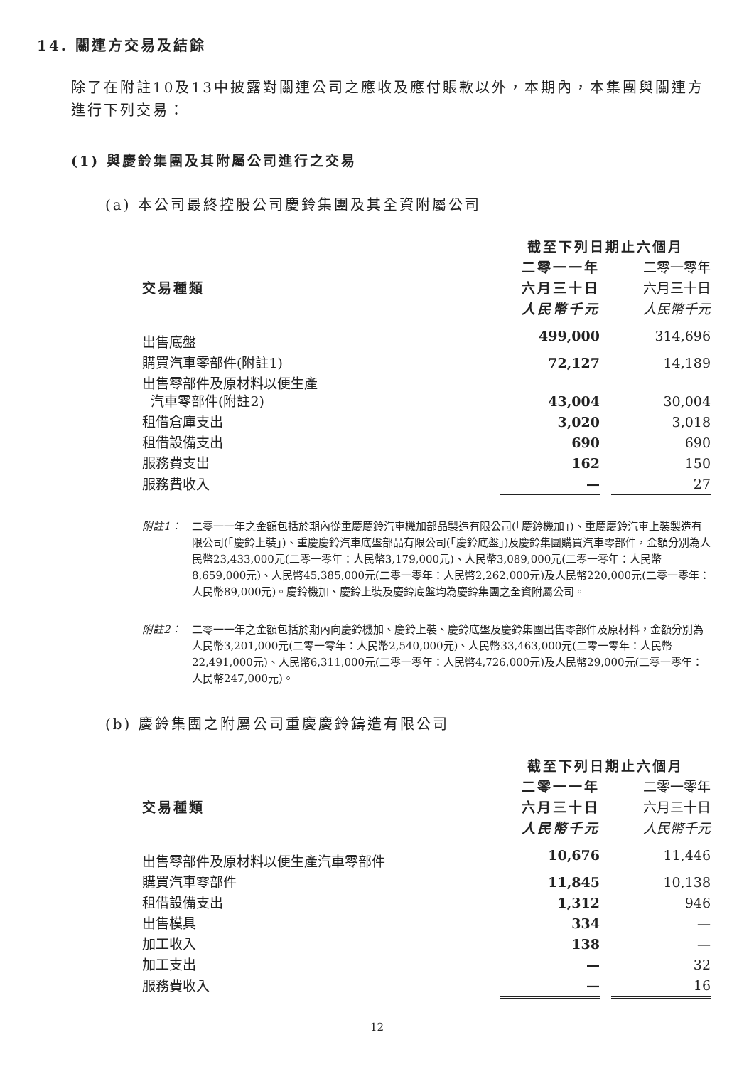14. 關連方交易及結餘
除了在附註10及13中披露對關連公司之應收及應付賬款以外，本期內，本集團與關連方進行下列交易：
(1) 與慶鈴集團及其附屬公司進行之交易
(a) 本公司最終控股公司慶鈴集團及其全資附屬公司
| | 截至下列日期止六個月 | | |
| --- | --- | --- | --- |
| 交易種類 | 二零一一年 | | 二零一零年 |
| | 六月三十日 | | 六月三十日 |
| | 人民幣千元 | | 人民幣千元 |
| 出售底盤 | 499,000 | | 314,696 |
| 購買汽車零部件(附註1) | 72,127 | | 14,189 |
| 出售零部件及原材料以便生產 汽車零部件(附註2) | 43,004 | | 30,004 |
| 租借倉庫支出 | 3,020 | | 3,018 |
| 租借設備支出 | 690 | | 690 |
| 服務費支出 | 162 | | 150 |
| 服務費收入 | — | | 27 |
附註1： 二零一一年之金額包括於期內從重慶慶鈴汽車機加部品製造有限公司(「慶鈴機加」)、重慶慶鈴汽車上裝製造有限公司(「慶鈴上裝」)、重慶慶鈴汽車底盤部品有限公司(「慶鈴底盤」)及慶鈴集團購買汽車零部件，金額分別為人民幣23,433,000元(二零一零年：人民幣3,179,000元)、人民幣3,089,000元(二零一零年：人民幣8,659,000元)、人民幣45,385,000元(二零一零年：人民幣2,262,000元)及人民幣220,000元(二零一零年：人民幣89,000元)。慶鈴機加、慶鈴上裝及慶鈴底盤均為慶鈴集團之全資附屬公司。
附註2： 二零一一年之金額包括於期內向慶鈴機加、慶鈴上裝、慶鈴底盤及慶鈴集團出售零部件及原材料，金額分別為人民幣3,201,000元(二零一零年：人民幣2,540,000元)、人民幣33,463,000元(二零一零年：人民幣22,491,000元)、人民幣6,311,000元(二零一零年：人民幣4,726,000元)及人民幣29,000元(二零一零年：人民幣247,000元)。
(b) 慶鈴集團之附屬公司重慶慶鈴鑄造有限公司
| | 截至下列日期止六個月 | | |
| --- | --- | --- | --- |
| 交易種類 | 二零一一年 | | 二零一零年 |
| | 六月三十日 | | 六月三十日 |
| | 人民幣千元 | | 人民幣千元 |
| 出售零部件及原材料以便生產汽車零部件 | 10,676 | | 11,446 |
| 購買汽車零部件 | 11,845 | | 10,138 |
| 租借設備支出 | 1,312 | | 946 |
| 出售模具 | 334 | | — |
| 加工收入 | 138 | | — |
| 加工支出 | — | | 32 |
| 服務費收入 | — | | 16 |
12